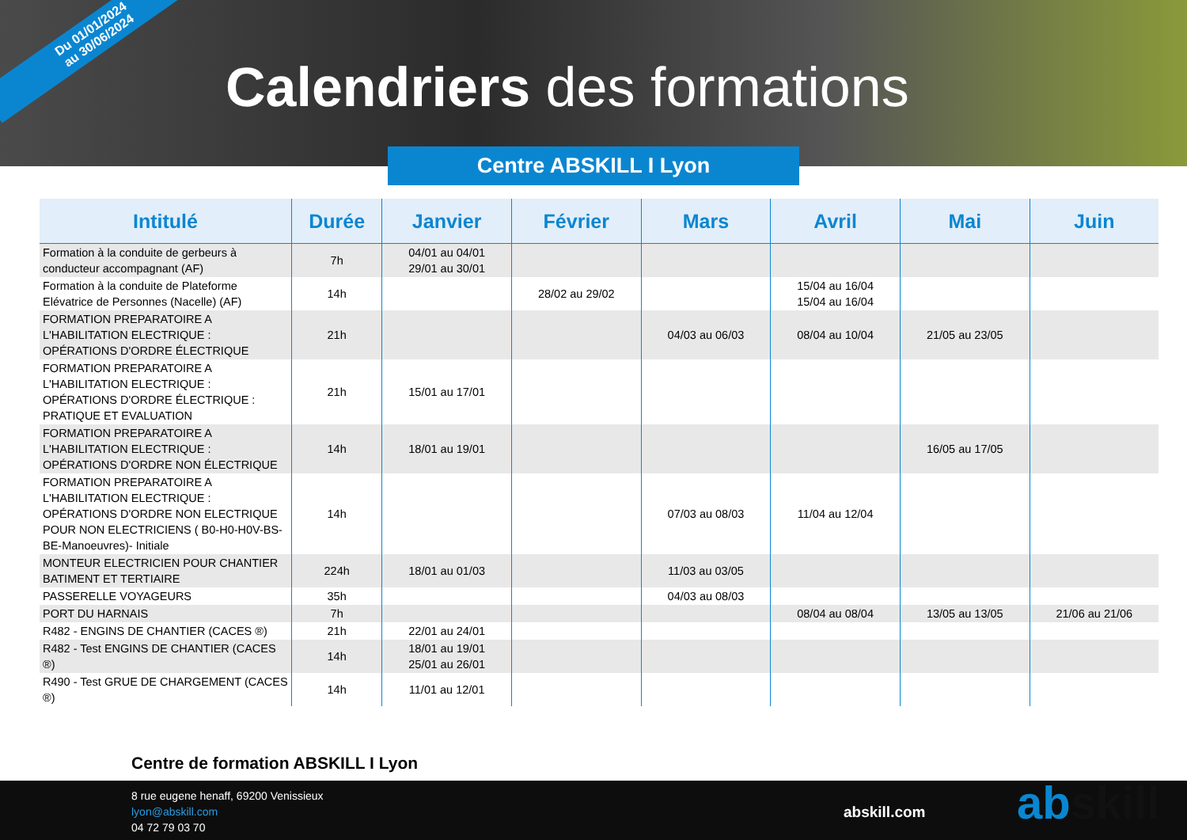Du 01/01/2024
au 30/06/2024
Calendriers des formations
Centre ABSKILL I Lyon
| Intitulé | Durée | Janvier | Février | Mars | Avril | Mai | Juin |
| --- | --- | --- | --- | --- | --- | --- | --- |
| Formation à la conduite de gerbeurs à conducteur accompagnant (AF) | 7h | 04/01 au 04/01 29/01 au 30/01 | | | | | |
| Formation à la conduite de Plateforme Elévatrice de Personnes (Nacelle) (AF) | 14h | | 28/02 au 29/02 | | 15/04 au 16/04 15/04 au 16/04 | | |
| FORMATION PREPARATOIRE A L'HABILITATION ELECTRIQUE : OPÉRATIONS D'ORDRE ÉLECTRIQUE | 21h | | | 04/03 au 06/03 | 08/04 au 10/04 | 21/05 au 23/05 | |
| FORMATION PREPARATOIRE A L'HABILITATION ELECTRIQUE : OPÉRATIONS D'ORDRE ÉLECTRIQUE : PRATIQUE ET EVALUATION | 21h | 15/01 au 17/01 | | | | | |
| FORMATION PREPARATOIRE A L'HABILITATION ELECTRIQUE : OPÉRATIONS D'ORDRE NON ÉLECTRIQUE | 14h | 18/01 au 19/01 | | | | 16/05 au 17/05 | |
| FORMATION PREPARATOIRE A L'HABILITATION ELECTRIQUE : OPÉRATIONS D'ORDRE NON ELECTRIQUE POUR NON ELECTRICIENS ( B0-H0-H0V-BS-BE-Manoeuvres)- Initiale | 14h | | | 07/03 au 08/03 | 11/04 au 12/04 | | |
| MONTEUR ELECTRICIEN POUR CHANTIER BATIMENT ET TERTIAIRE | 224h | 18/01 au 01/03 | | 11/03 au 03/05 | | | |
| PASSERELLE VOYAGEURS | 35h | | | 04/03 au 08/03 | | | |
| PORT DU HARNAIS | 7h | | | | 08/04 au 08/04 | 13/05 au 13/05 | 21/06 au 21/06 |
| R482 - ENGINS DE CHANTIER (CACES ®) | 21h | 22/01 au 24/01 | | | | | |
| R482 - Test ENGINS DE CHANTIER (CACES ®) | 14h | 18/01 au 19/01 25/01 au 26/01 | | | | | |
| R490 - Test GRUE DE CHARGEMENT (CACES ®) | 14h | 11/01 au 12/01 | | | | | |
Centre de formation ABSKILL I Lyon
8 rue eugene henaff, 69200 Venissieux
lyon@abskill.com
04 72 79 03 70
abskill.com abskill